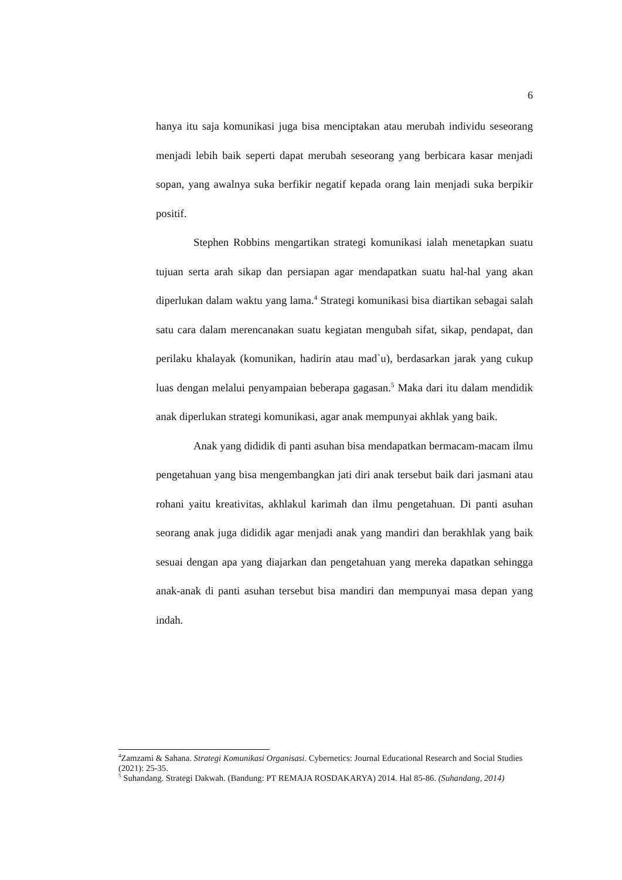6
hanya itu saja komunikasi juga bisa menciptakan atau merubah individu seseorang menjadi lebih baik seperti dapat merubah seseorang yang berbicara kasar menjadi sopan, yang awalnya suka berfikir negatif kepada orang lain menjadi suka berpikir positif.
Stephen Robbins mengartikan strategi komunikasi ialah menetapkan suatu tujuan serta arah sikap dan persiapan agar mendapatkan suatu hal-hal yang akan diperlukan dalam waktu yang lama.<sup>4</sup> Strategi komunikasi bisa diartikan sebagai salah satu cara dalam merencanakan suatu kegiatan mengubah sifat, sikap, pendapat, dan perilaku khalayak (komunikan, hadirin atau mad`u), berdasarkan jarak yang cukup luas dengan melalui penyampaian beberapa gagasan.<sup>5</sup> Maka dari itu dalam mendidik anak diperlukan strategi komunikasi, agar anak mempunyai akhlak yang baik.
Anak yang dididik di panti asuhan bisa mendapatkan bermacam-macam ilmu pengetahuan yang bisa mengembangkan jati diri anak tersebut baik dari jasmani atau rohani yaitu kreativitas, akhlakul karimah dan ilmu pengetahuan. Di panti asuhan seorang anak juga dididik agar menjadi anak yang mandiri dan berakhlak yang baik sesuai dengan apa yang diajarkan dan pengetahuan yang mereka dapatkan sehingga anak-anak di panti asuhan tersebut bisa mandiri dan mempunyai masa depan yang indah.
<sup>4</sup> Zamzami & Sahana. Strategi Komunikasi Organisasi. Cybernetics: Journal Educational Research and Social Studies (2021): 25-35.
<sup>5</sup> Suhandang. Strategi Dakwah. (Bandung: PT REMAJA ROSDAKARYA) 2014. Hal 85-86. (Suhandang, 2014)